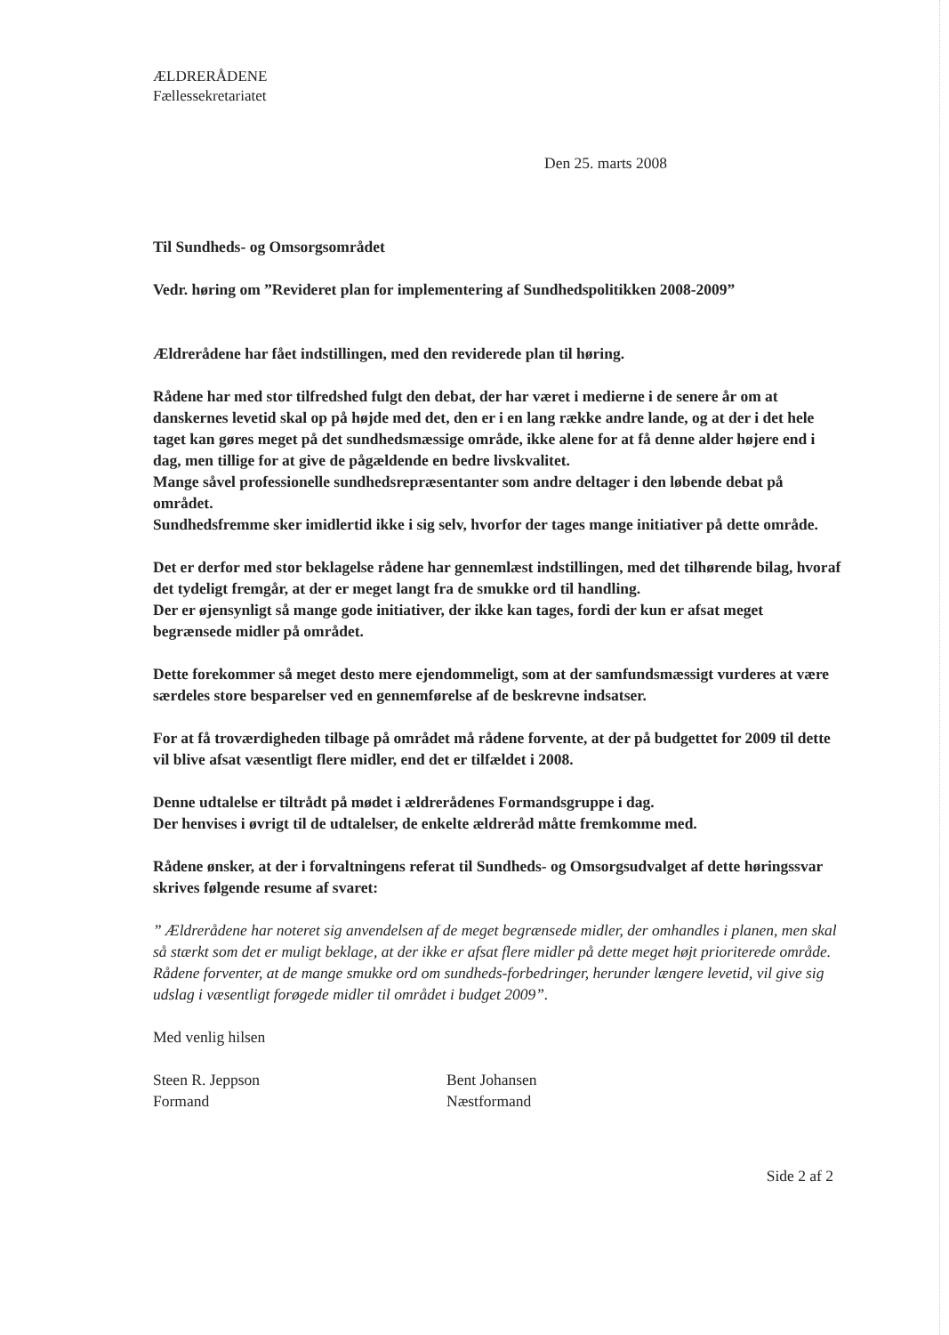ÆLDRERÅDENE
Fællessekretariatet
Den 25. marts 2008
Til Sundheds- og Omsorgsområdet
Vedr. høring om ”Revideret plan for implementering af Sundhedspolitikken 2008-2009”
Ældrerådene har fået indstillingen, med den reviderede plan til høring.
Rådene har med stor tilfredshed fulgt den debat, der har været i medierne i de senere år om at danskernes levetid skal op på højde med det, den er i en lang række andre lande, og at der i det hele taget kan gøres meget på det sundhedsmæssige område, ikke alene for at få denne alder højere end i dag, men tillige for at give de pågældende en bedre livskvalitet.
Mange såvel professionelle sundhedsrepræsentanter som andre deltager i den løbende debat på området.
Sundhedsfremme sker imidlertid ikke i sig selv, hvorfor der tages mange initiativer på dette område.
Det er derfor med stor beklagelse rådene har gennemlæst indstillingen, med det tilhørende bilag, hvoraf det tydeligt fremgår, at der er meget langt fra de smukke ord til handling.
Der er øjensynligt så mange gode initiativer, der ikke kan tages, fordi der kun er afsat meget begrænsede midler på området.
Dette forekommer så meget desto mere ejendommeligt, som at der samfundsmæssigt vurderes at være særdeles store besparelser ved en gennemførelse af de beskrevne indsatser.
For at få troværdigheden tilbage på området må rådene forvente, at der på budgettet for 2009 til dette vil blive afsat væsentligt flere midler, end det er tilfældet i 2008.
Denne udtalelse er tiltrådt på mødet i ældrerådenes Formandsgruppe i dag.
Der henvises i øvrigt til de udtalelser, de enkelte ældreråd måtte fremkomme med.
Rådene ønsker, at der i forvaltningens referat til Sundheds- og Omsorgsudvalget af dette høringssvar skrives følgende resume af svaret:
” Ældrerådene har noteret sig anvendelsen af de meget begrænsede midler, der omhandles i planen, men skal så stærkt som det er muligt beklage, at der ikke er afsat flere midler på dette meget højt prioriterede område. Rådene forventer, at de mange smukke ord om sundheds-forbedringer, herunder længere levetid, vil give sig udslag i væsentligt forøgede midler til området i budget 2009”.
Med venlig hilsen
Steen R. Jeppson
Formand
Bent Johansen
Næstformand
Side 2 af 2